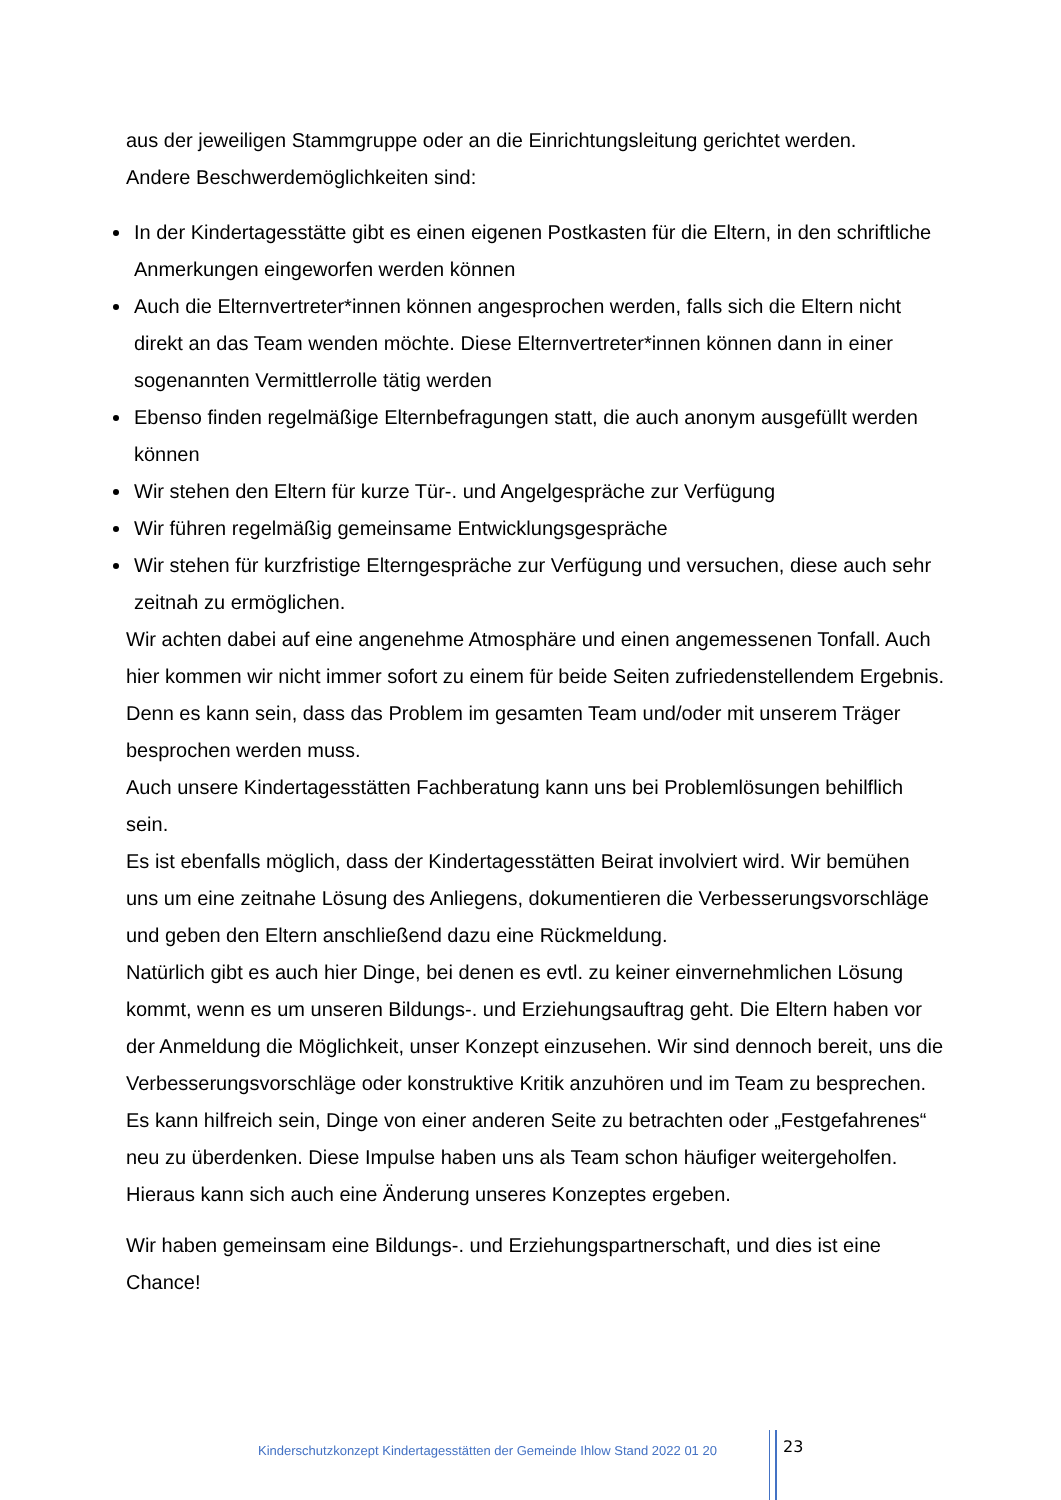aus der jeweiligen Stammgruppe oder an die Einrichtungsleitung gerichtet werden.
Andere Beschwerdemöglichkeiten sind:
In der Kindertagesstätte gibt es einen eigenen Postkasten für die Eltern, in den schriftliche Anmerkungen eingeworfen werden können
Auch die Elternvertreter*innen können angesprochen werden, falls sich die Eltern nicht direkt an das Team wenden möchte. Diese Elternvertreter*innen können dann in einer sogenannten Vermittlerrolle tätig werden
Ebenso finden regelmäßige Elternbefragungen statt, die auch anonym ausgefüllt werden können
Wir stehen den Eltern für kurze Tür-. und Angelgespräche zur Verfügung
Wir führen regelmäßig gemeinsame Entwicklungsgespräche
Wir stehen für kurzfristige Elterngespräche zur Verfügung und versuchen, diese auch sehr zeitnah zu ermöglichen.
Wir achten dabei auf eine angenehme Atmosphäre und einen angemessenen Tonfall. Auch hier kommen wir nicht immer sofort zu einem für beide Seiten zufriedenstellendem Ergebnis. Denn es kann sein, dass das Problem im gesamten Team und/oder mit unserem Träger besprochen werden muss.
Auch unsere Kindertagesstätten Fachberatung kann uns bei Problemlösungen behilflich sein.
Es ist ebenfalls möglich, dass der Kindertagesstätten Beirat involviert wird. Wir bemühen uns um eine zeitnahe Lösung des Anliegens, dokumentieren die Verbesserungsvorschläge und geben den Eltern anschließend dazu eine Rückmeldung.
Natürlich gibt es auch hier Dinge, bei denen es evtl. zu keiner einvernehmlichen Lösung kommt, wenn es um unseren Bildungs-. und Erziehungsauftrag geht. Die Eltern haben vor der Anmeldung die Möglichkeit, unser Konzept einzusehen. Wir sind dennoch bereit, uns die Verbesserungsvorschläge oder konstruktive Kritik anzuhören und im Team zu besprechen. Es kann hilfreich sein, Dinge von einer anderen Seite zu betrachten oder „Festgefahrenes“ neu zu überdenken. Diese Impulse haben uns als Team schon häufiger weitergeholfen. Hieraus kann sich auch eine Änderung unseres Konzeptes ergeben.
Wir haben gemeinsam eine Bildungs-. und Erziehungspartnerschaft, und dies ist eine Chance!
Kinderschutzkonzept Kindertagesstätten der Gemeinde Ihlow Stand 2022 01 20
23